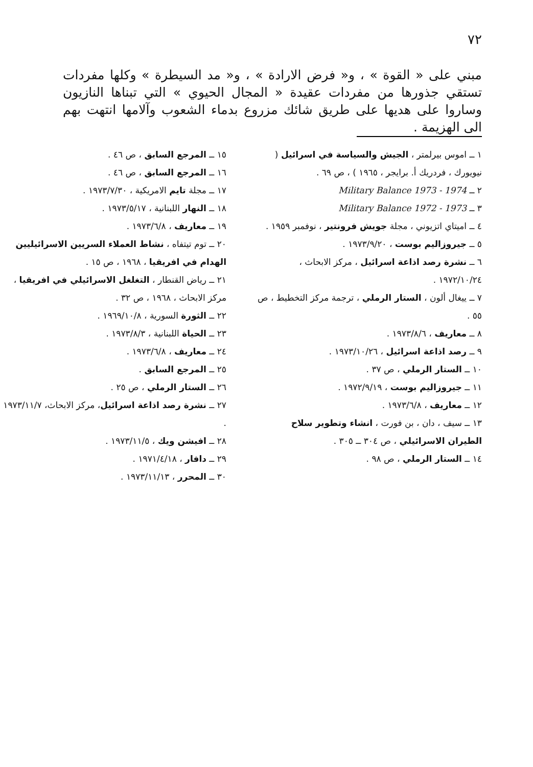٧٢
مبني على « القوة » ، و« فرض الارادة » ، و« مد السيطرة » وكلها مفردات تستقي جذورها من مفردات عقيدة « المجال الحيوي » التي تبناها النازيون وساروا على هديها على طريق شائك مزروع بدماء الشعوب وآلامها انتهت بهم الى الهزيمة .
١ ــ اموس بيرلمتر ، الجيش والسياسة في اسرائيل ( نيويورك ، فردريك أ. برايجر ، ١٩٦٥ ) ، ص ٦٩ .
٢ ــ Military Balance 1973 - 1974
٣ ــ Military Balance 1972 - 1973
٤ ــ اميتاي اتزيوني ، مجلة جويش فرونتير ، نوفمبر ١٩٥٩ .
٥ ــ جيروزاليم بوست ، ١٩٧٣/٩/٢٠ .
٦ ــ نشرة رصد اذاعة اسرائيل ، مركز الابحاث ، ١٩٧٢/١٠/٢٤ .
٧ ــ ييغال ألون ، الستار الرملي ، ترجمة مركز التخطيط ، ص ٥٥ .
٨ ــ معاريف ، ١٩٧٣/٨/٦ .
٩ ــ رصد اذاعة اسرائيل ، ١٩٧٣/١٠/٢٦ .
١٠ ــ الستار الرملي ، ص ٣٧ .
١١ ــ جيروزاليم بوست ، ١٩٧٢/٩/١٩ .
١٢ ــ معاريف ، ١٩٧٣/٦/٨ .
١٣ ــ سيف ، دان ، بن فورت ، انشاء وتطوير سلاح الطيران الاسرائيلي ، ص ٣٠٤ ــ ٣٠٥ .
١٤ ــ الستار الرملي ، ص ٩٨ .
١٥ ــ المرجع السابق ، ص ٤٦ .
١٦ ــ المرجع السابق ، ص ٤٦ .
١٧ ــ مجلة تايم الامريكية ، ١٩٧٣/٧/٣٠ .
١٨ ــ النهار اللبنانية ، ١٩٧٣/٥/١٧ .
١٩ ــ معاريف ، ١٩٧٣/٦/٨ .
٢٠ ــ توم تيتفاه ، نشاط العملاء السريين الاسرائيليين الهدام في افريقيا ، ١٩٦٨ ، ص ١٥ .
٢١ ــ رياض القنطار ، التغلغل الاسرائيلي في افريقيا ، مركز الابحاث ، ١٩٦٨ ، ص ٣٢ .
٢٢ ــ الثورة السورية ، ١٩٦٩/١٠/٨ .
٢٣ ــ الحياة اللبنانية ، ١٩٧٣/٨/٣ .
٢٤ ــ معاريف ، ١٩٧٣/٦/٨ .
٢٥ ــ المرجع السابق .
٢٦ ــ الستار الرملي ، ص ٢٥ .
٢٧ ــ نشرة رصد اذاعة اسرائيل، مركز الابحاث، ١٩٧٣/١١/٧ .
٢٨ ــ افيشن ويك ، ١٩٧٣/١١/٥ .
٢٩ ــ دافار ، ١٩٧١/٤/١٨ .
٣٠ ــ المحرر ، ١٩٧٣/١١/١٣ .